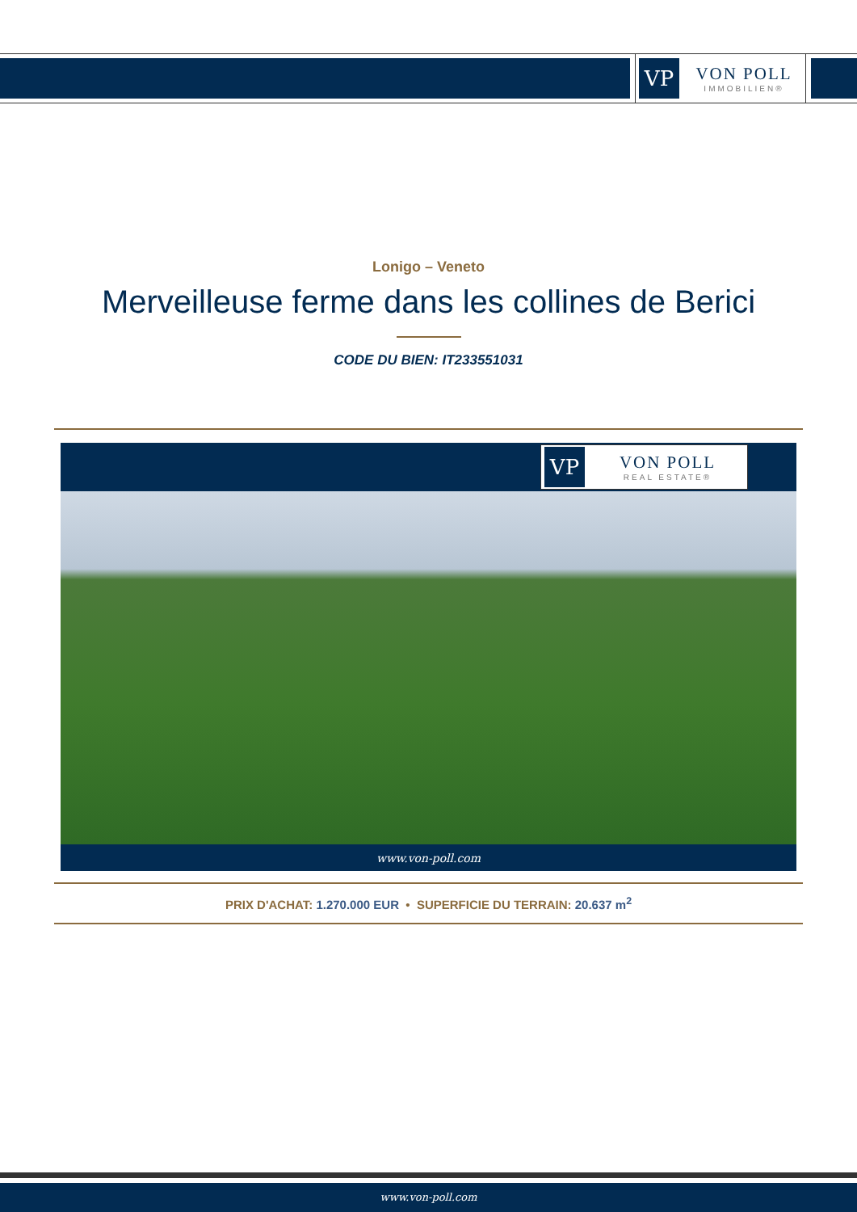VP
VON POLL
IMMOBILIEN®
Lonigo – Veneto
Merveilleuse ferme dans les collines de Berici
CODE DU BIEN: IT233551031
VP
VON POLL
REAL ESTATE®
www.von-poll.com
PRIX D'ACHAT: 1.270.000 EUR • SUPERFICIE DU TERRAIN: 20.637 m<sup>2</sup>
www.von-poll.com